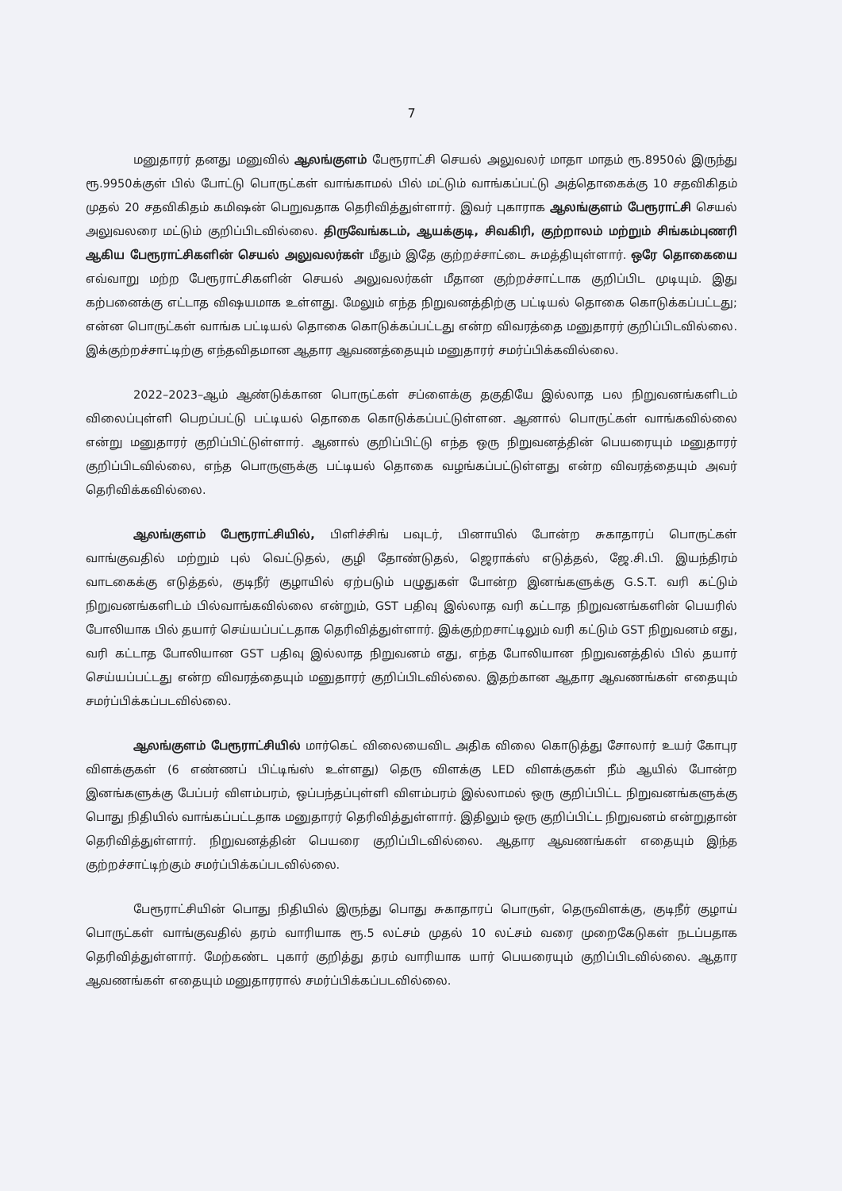7
மனுதாரர் தனது மனுவில் ஆலங்குளம் பேரூராட்சி செயல் அலுவலர் மாதா மாதம் ரூ.8950ல் இருந்து ரூ.9950க்குள் பில் போட்டு பொருட்கள் வாங்காமல் பில் மட்டும் வாங்கப்பட்டு அத்தொகைக்கு 10 சதவிகிதம் முதல் 20 சதவிகிதம் கமிஷன் பெறுவதாக தெரிவித்துள்ளார். இவர் புகாராக ஆலங்குளம் பேரூராட்சி செயல் அலுவலரை மட்டும் குறிப்பிடவில்லை. திருவேங்கடம், ஆயக்குடி, சிவகிரி, குற்றாலம் மற்றும் சிங்கம்புணரி ஆகிய பேரூராட்சிகளின் செயல் அலுவலர்கள் மீதும் இதே குற்றச்சாட்டை சுமத்தியுள்ளார். ஒரே தொகையை எவ்வாறு மற்ற பேரூராட்சிகளின் செயல் அலுவலர்கள் மீதான குற்றச்சாட்டாக குறிப்பிட முடியும். இது கற்பனைக்கு எட்டாத விஷயமாக உள்ளது. மேலும் எந்த நிறுவனத்திற்கு பட்டியல் தொகை கொடுக்கப்பட்டது; என்ன பொருட்கள் வாங்க பட்டியல் தொகை கொடுக்கப்பட்டது என்ற விவரத்தை மனுதாரர் குறிப்பிடவில்லை. இக்குற்றச்சாட்டிற்கு எந்தவிதமான ஆதார ஆவணத்தையும் மனுதாரர் சமர்ப்பிக்கவில்லை.
2022–2023–ஆம் ஆண்டுக்கான பொருட்கள் சப்ளைக்கு தகுதியே இல்லாத பல நிறுவனங்களிடம் விலைப்புள்ளி பெறப்பட்டு பட்டியல் தொகை கொடுக்கப்பட்டுள்ளன. ஆனால் பொருட்கள் வாங்கவில்லை என்று மனுதாரர் குறிப்பிட்டுள்ளார். ஆனால் குறிப்பிட்டு எந்த ஒரு நிறுவனத்தின் பெயரையும் மனுதாரர் குறிப்பிடவில்லை, எந்த பொருளுக்கு பட்டியல் தொகை வழங்கப்பட்டுள்ளது என்ற விவரத்தையும் அவர் தெரிவிக்கவில்லை.
ஆலங்குளம் பேரூராட்சியில், பிளிச்சிங் பவுடர், பினாயில் போன்ற சுகாதாரப் பொருட்கள் வாங்குவதில் மற்றும் புல் வெட்டுதல், குழி தோண்டுதல், ஜெராக்ஸ் எடுத்தல், ஜே.சி.பி. இயந்திரம் வாடகைக்கு எடுத்தல், குடிநீர் குழாயில் ஏற்படும் பழுதுகள் போன்ற இனங்களுக்கு G.S.T. வரி கட்டும் நிறுவனங்களிடம் பில்வாங்கவில்லை என்றும், GST பதிவு இல்லாத வரி கட்டாத நிறுவனங்களின் பெயரில் போலியாக பில் தயார் செய்யப்பட்டதாக தெரிவித்துள்ளார். இக்குற்றசாட்டிலும் வரி கட்டும் GST நிறுவனம் எது, வரி கட்டாத போலியான GST பதிவு இல்லாத நிறுவனம் எது, எந்த போலியான நிறுவனத்தில் பில் தயார் செய்யப்பட்டது என்ற விவரத்தையும் மனுதாரர் குறிப்பிடவில்லை. இதற்கான ஆதார ஆவணங்கள் எதையும் சமர்ப்பிக்கப்படவில்லை.
ஆலங்குளம் பேரூராட்சியில் மார்கெட் விலையைவிட அதிக விலை கொடுத்து சோலார் உயர் கோபுர விளக்குகள் (6 எண்ணப் பிட்டிங்ஸ் உள்ளது) தெரு விளக்கு LED விளக்குகள் நீம் ஆயில் போன்ற இனங்களுக்கு பேப்பர் விளம்பரம், ஒப்பந்தப்புள்ளி விளம்பரம் இல்லாமல் ஒரு குறிப்பிட்ட நிறுவனங்களுக்கு பொது நிதியில் வாங்கப்பட்டதாக மனுதாரர் தெரிவித்துள்ளார். இதிலும் ஒரு குறிப்பிட்ட நிறுவனம் என்றுதான் தெரிவித்துள்ளார். நிறுவனத்தின் பெயரை குறிப்பிடவில்லை. ஆதார ஆவணங்கள் எதையும் இந்த குற்றச்சாட்டிற்கும் சமர்ப்பிக்கப்படவில்லை.
பேரூராட்சியின் பொது நிதியில் இருந்து பொது சுகாதாரப் பொருள், தெருவிளக்கு, குடிநீர் குழாய் பொருட்கள் வாங்குவதில் தரம் வாரியாக ரூ.5 லட்சம் முதல் 10 லட்சம் வரை முறைகேடுகள் நடப்பதாக தெரிவித்துள்ளார். மேற்கண்ட புகார் குறித்து தரம் வாரியாக யார் பெயரையும் குறிப்பிடவில்லை. ஆதார ஆவணங்கள் எதையும் மனுதாரரால் சமர்ப்பிக்கப்படவில்லை.